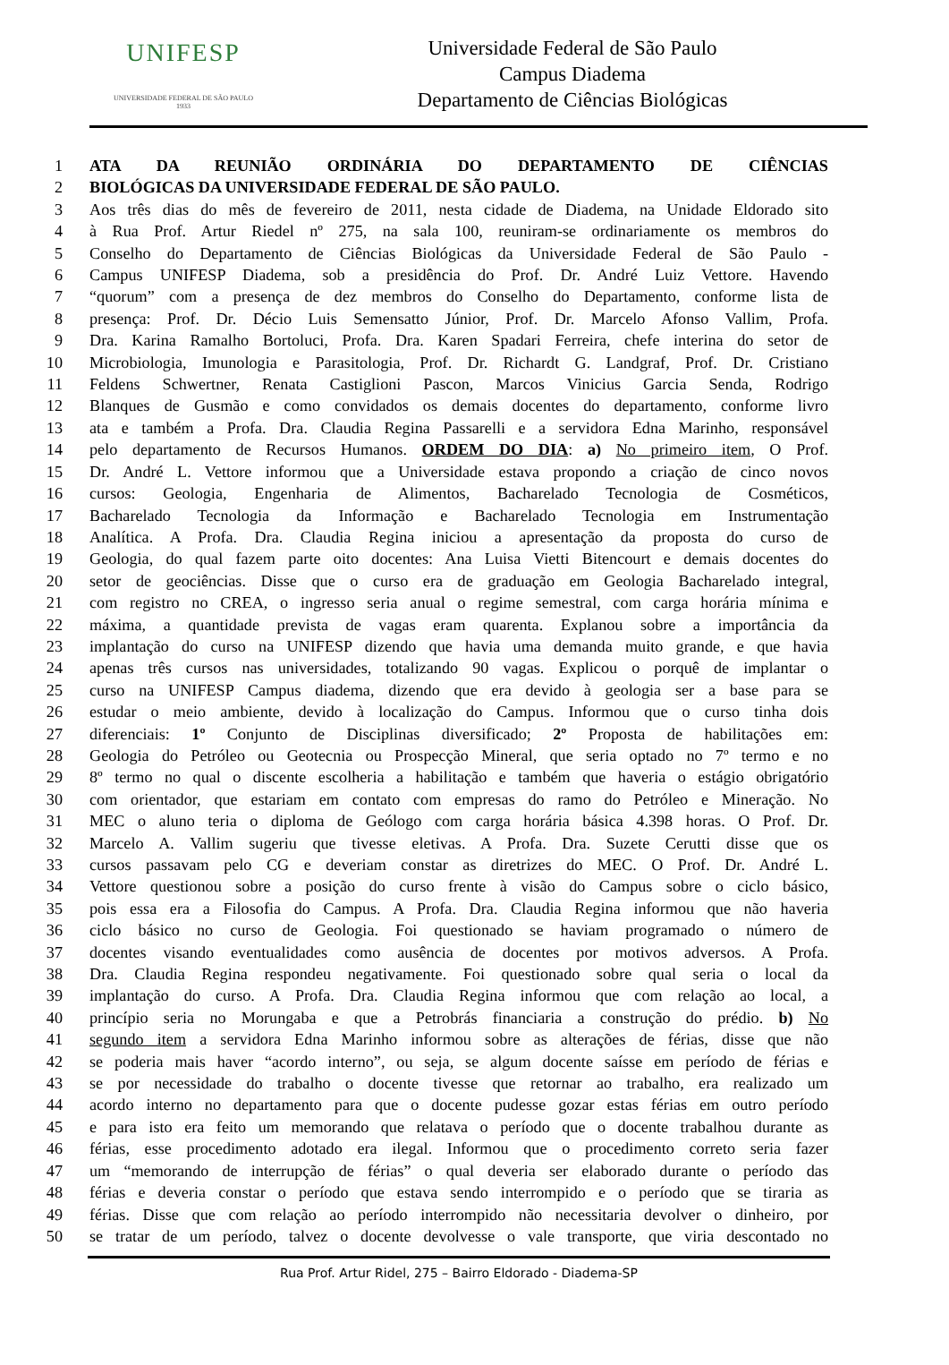UNIFESP
UNIVERSIDADE FEDERAL DE SÃO PAULO
1933
Universidade Federal de São Paulo
Campus Diadema
Departamento de Ciências Biológicas
1 ATA DA REUNIÃO ORDINÁRIA DO DEPARTAMENTO DE CIÊNCIAS
2 BIOLÓGICAS DA UNIVERSIDADE FEDERAL DE SÃO PAULO.
3 Aos três dias do mês de fevereiro de 2011, nesta cidade de Diadema, na Unidade Eldorado sito
4 à Rua Prof. Artur Riedel nº 275, na sala 100, reuniram-se ordinariamente os membros do
5 Conselho do Departamento de Ciências Biológicas da Universidade Federal de São Paulo -
6 Campus UNIFESP Diadema, sob a presidência do Prof. Dr. André Luiz Vettore. Havendo
7 “quorum” com a presença de dez membros do Conselho do Departamento, conforme lista de
8 presença: Prof. Dr. Décio Luis Semensatto Júnior, Prof. Dr. Marcelo Afonso Vallim, Profa.
9 Dra. Karina Ramalho Bortoluci, Profa. Dra. Karen Spadari Ferreira, chefe interina do setor de
10 Microbiologia, Imunologia e Parasitologia, Prof. Dr. Richardt G. Landgraf, Prof. Dr. Cristiano
11 Feldens Schwertner, Renata Castiglioni Pascon, Marcos Vinicius Garcia Senda, Rodrigo
12 Blanques de Gusmão e como convidados os demais docentes do departamento, conforme livro
13 ata e também a Profa. Dra. Claudia Regina Passarelli e a servidora Edna Marinho, responsável
14 pelo departamento de Recursos Humanos. ORDEM DO DIA: a) No primeiro item, O Prof.
15 Dr. André L. Vettore informou que a Universidade estava propondo a criação de cinco novos
16 cursos: Geologia, Engenharia de Alimentos, Bacharelado Tecnologia de Cosméticos,
17 Bacharelado Tecnologia da Informação e Bacharelado Tecnologia em Instrumentação
18 Analítica. A Profa. Dra. Claudia Regina iniciou a apresentação da proposta do curso de
19 Geologia, do qual fazem parte oito docentes: Ana Luisa Vietti Bitencourt e demais docentes do
20 setor de geociências. Disse que o curso era de graduação em Geologia Bacharelado integral,
21 com registro no CREA, o ingresso seria anual o regime semestral, com carga horária mínima e
22 máxima, a quantidade prevista de vagas eram quarenta. Explanou sobre a importância da
23 implantação do curso na UNIFESP dizendo que havia uma demanda muito grande, e que havia
24 apenas três cursos nas universidades, totalizando 90 vagas. Explicou o porquê de implantar o
25 curso na UNIFESP Campus diadema, dizendo que era devido à geologia ser a base para se
26 estudar o meio ambiente, devido à localização do Campus. Informou que o curso tinha dois
27 diferenciais: 1º Conjunto de Disciplinas diversificado; 2º Proposta de habilitações em:
28 Geologia do Petróleo ou Geotecnia ou Prospecção Mineral, que seria optado no 7º termo e no
29 8º termo no qual o discente escolheria a habilitação e também que haveria o estágio obrigatório
30 com orientador, que estariam em contato com empresas do ramo do Petróleo e Mineração. No
31 MEC o aluno teria o diploma de Geólogo com carga horária básica 4.398 horas. O Prof. Dr.
32 Marcelo A. Vallim sugeriu que tivesse eletivas. A Profa. Dra. Suzete Cerutti disse que os
33 cursos passavam pelo CG e deveriam constar as diretrizes do MEC. O Prof. Dr. André L.
34 Vettore questionou sobre a posição do curso frente à visão do Campus sobre o ciclo básico,
35 pois essa era a Filosofia do Campus. A Profa. Dra. Claudia Regina informou que não haveria
36 ciclo básico no curso de Geologia. Foi questionado se haviam programado o número de
37 docentes visando eventualidades como ausência de docentes por motivos adversos. A Profa.
38 Dra. Claudia Regina respondeu negativamente. Foi questionado sobre qual seria o local da
39 implantação do curso. A Profa. Dra. Claudia Regina informou que com relação ao local, a
40 princípio seria no Morungaba e que a Petrobrás financiaria a construção do prédio. b) No
41 segundo item a servidora Edna Marinho informou sobre as alterações de férias, disse que não
42 se poderia mais haver “acordo interno”, ou seja, se algum docente saísse em período de férias e
43 se por necessidade do trabalho o docente tivesse que retornar ao trabalho, era realizado um
44 acordo interno no departamento para que o docente pudesse gozar estas férias em outro período
45 e para isto era feito um memorando que relatava o período que o docente trabalhou durante as
46 férias, esse procedimento adotado era ilegal. Informou que o procedimento correto seria fazer
47 um “memorando de interrupção de férias” o qual deveria ser elaborado durante o período das
48 férias e deveria constar o período que estava sendo interrompido e o período que se tiraria as
49 férias. Disse que com relação ao período interrompido não necessitaria devolver o dinheiro, por
50 se tratar de um período, talvez o docente devolvesse o vale transporte, que viria descontado no
Rua Prof. Artur Ridel, 275 – Bairro Eldorado - Diadema-SP